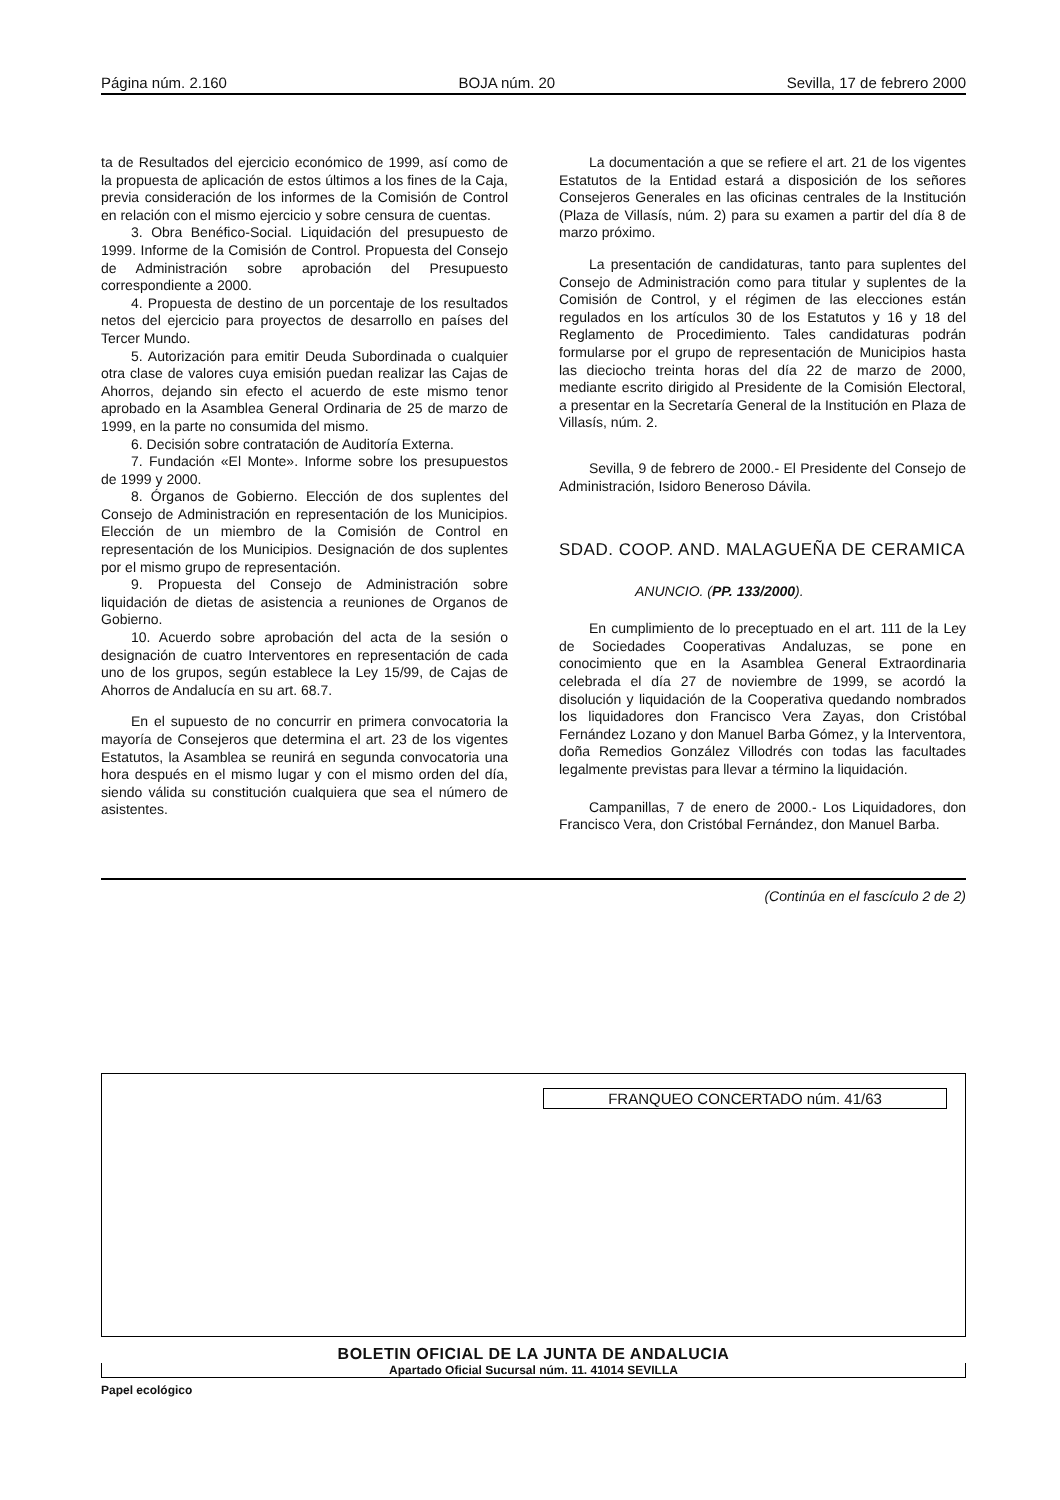Página núm. 2.160 BOJA núm. 20 Sevilla, 17 de febrero 2000
ta de Resultados del ejercicio económico de 1999, así como de la propuesta de aplicación de estos últimos a los fines de la Caja, previa consideración de los informes de la Comisión de Control en relación con el mismo ejercicio y sobre censura de cuentas.
3. Obra Benéfico-Social. Liquidación del presupuesto de 1999. Informe de la Comisión de Control. Propuesta del Consejo de Administración sobre aprobación del Presupuesto correspondiente a 2000.
4. Propuesta de destino de un porcentaje de los resultados netos del ejercicio para proyectos de desarrollo en países del Tercer Mundo.
5. Autorización para emitir Deuda Subordinada o cualquier otra clase de valores cuya emisión puedan realizar las Cajas de Ahorros, dejando sin efecto el acuerdo de este mismo tenor aprobado en la Asamblea General Ordinaria de 25 de marzo de 1999, en la parte no consumida del mismo.
6. Decisión sobre contratación de Auditoría Externa.
7. Fundación «El Monte». Informe sobre los presupuestos de 1999 y 2000.
8. Órganos de Gobierno. Elección de dos suplentes del Consejo de Administración en representación de los Municipios. Elección de un miembro de la Comisión de Control en representación de los Municipios. Designación de dos suplentes por el mismo grupo de representación.
9. Propuesta del Consejo de Administración sobre liquidación de dietas de asistencia a reuniones de Organos de Gobierno.
10. Acuerdo sobre aprobación del acta de la sesión o designación de cuatro Interventores en representación de cada uno de los grupos, según establece la Ley 15/99, de Cajas de Ahorros de Andalucía en su art. 68.7.
En el supuesto de no concurrir en primera convocatoria la mayoría de Consejeros que determina el art. 23 de los vigentes Estatutos, la Asamblea se reunirá en segunda convocatoria una hora después en el mismo lugar y con el mismo orden del día, siendo válida su constitución cualquiera que sea el número de asistentes.
La documentación a que se refiere el art. 21 de los vigentes Estatutos de la Entidad estará a disposición de los señores Consejeros Generales en las oficinas centrales de la Institución (Plaza de Villasís, núm. 2) para su examen a partir del día 8 de marzo próximo.
La presentación de candidaturas, tanto para suplentes del Consejo de Administración como para titular y suplentes de la Comisión de Control, y el régimen de las elecciones están regulados en los artículos 30 de los Estatutos y 16 y 18 del Reglamento de Procedimiento. Tales candidaturas podrán formularse por el grupo de representación de Municipios hasta las dieciocho treinta horas del día 22 de marzo de 2000, mediante escrito dirigido al Presidente de la Comisión Electoral, a presentar en la Secretaría General de la Institución en Plaza de Villasís, núm. 2.
Sevilla, 9 de febrero de 2000.- El Presidente del Consejo de Administración, Isidoro Beneroso Dávila.
SDAD. COOP. AND. MALAGUEÑA DE CERAMICA
ANUNCIO. (PP. 133/2000).
En cumplimiento de lo preceptuado en el art. 111 de la Ley de Sociedades Cooperativas Andaluzas, se pone en conocimiento que en la Asamblea General Extraordinaria celebrada el día 27 de noviembre de 1999, se acordó la disolución y liquidación de la Cooperativa quedando nombrados los liquidadores don Francisco Vera Zayas, don Cristóbal Fernández Lozano y don Manuel Barba Gómez, y la Interventora, doña Remedios González Villodrés con todas las facultades legalmente previstas para llevar a término la liquidación.
Campanillas, 7 de enero de 2000.- Los Liquidadores, don Francisco Vera, don Cristóbal Fernández, don Manuel Barba.
(Continúa en el fascículo 2 de 2)
FRANQUEO CONCERTADO núm. 41/63
BOLETIN OFICIAL DE LA JUNTA DE ANDALUCIA
Apartado Oficial Sucursal núm. 11. 41014 SEVILLA
Papel ecológico